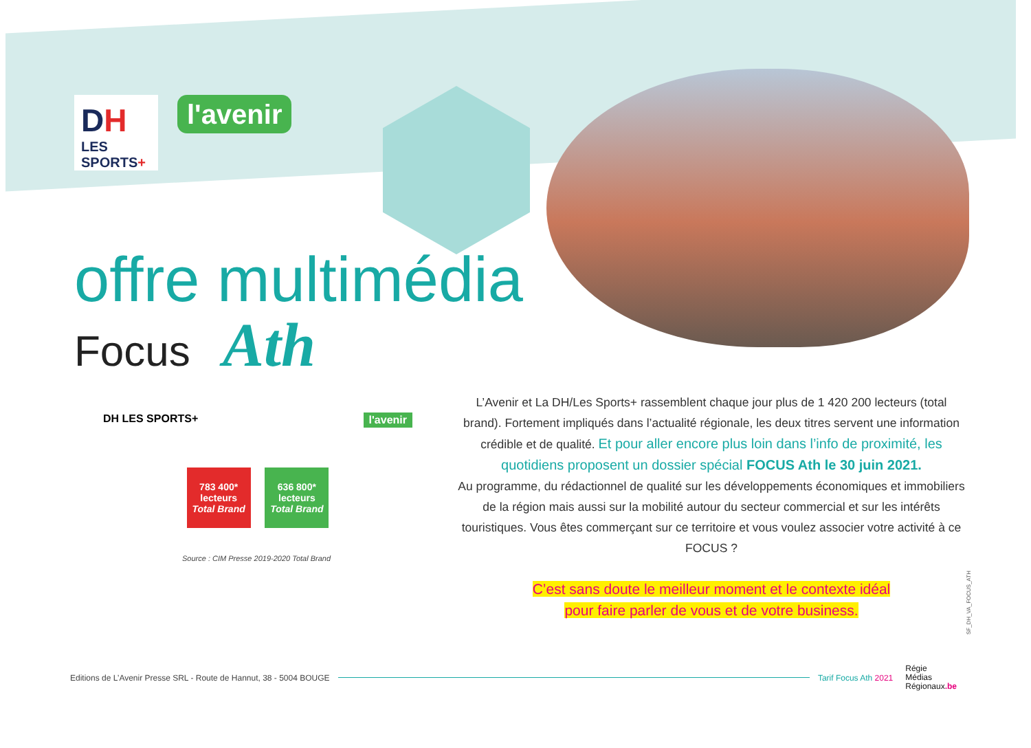DH
LES SPORTS+
l'avenir
offre multimédia
Focus Ath
DH LES SPORTS+ l'avenir
783 400*
lecteurs
Total Brand
636 800*
lecteurs
Total Brand
Source : CIM Presse 2019-2020 Total Brand
L’Avenir et La DH/Les Sports+ rassemblent chaque jour plus de 1 420 200 lecteurs (total brand). Fortement impliqués dans l’actualité régionale, les deux titres servent une information crédible et de qualité. Et pour aller encore plus loin dans l’info de proximité, les quotidiens proposent un dossier spécial FOCUS Ath le 30 juin 2021.
Au programme, du rédactionnel de qualité sur les développements économiques et immobiliers de la région mais aussi sur la mobilité autour du secteur commercial et sur les intérêts touristiques. Vous êtes commerçant sur ce territoire et vous voulez associer votre activité à ce FOCUS ?
C’est sans doute le meilleur moment et le contexte idéal
pour faire parler de vous et de votre business.
SF_DH_VA_FOCUS_ATH
Editions de L’Avenir Presse SRL - Route de Hannut, 38 - 5004 BOUGE Tarif Focus Ath 2021 Régie
Médias
Régionaux.be